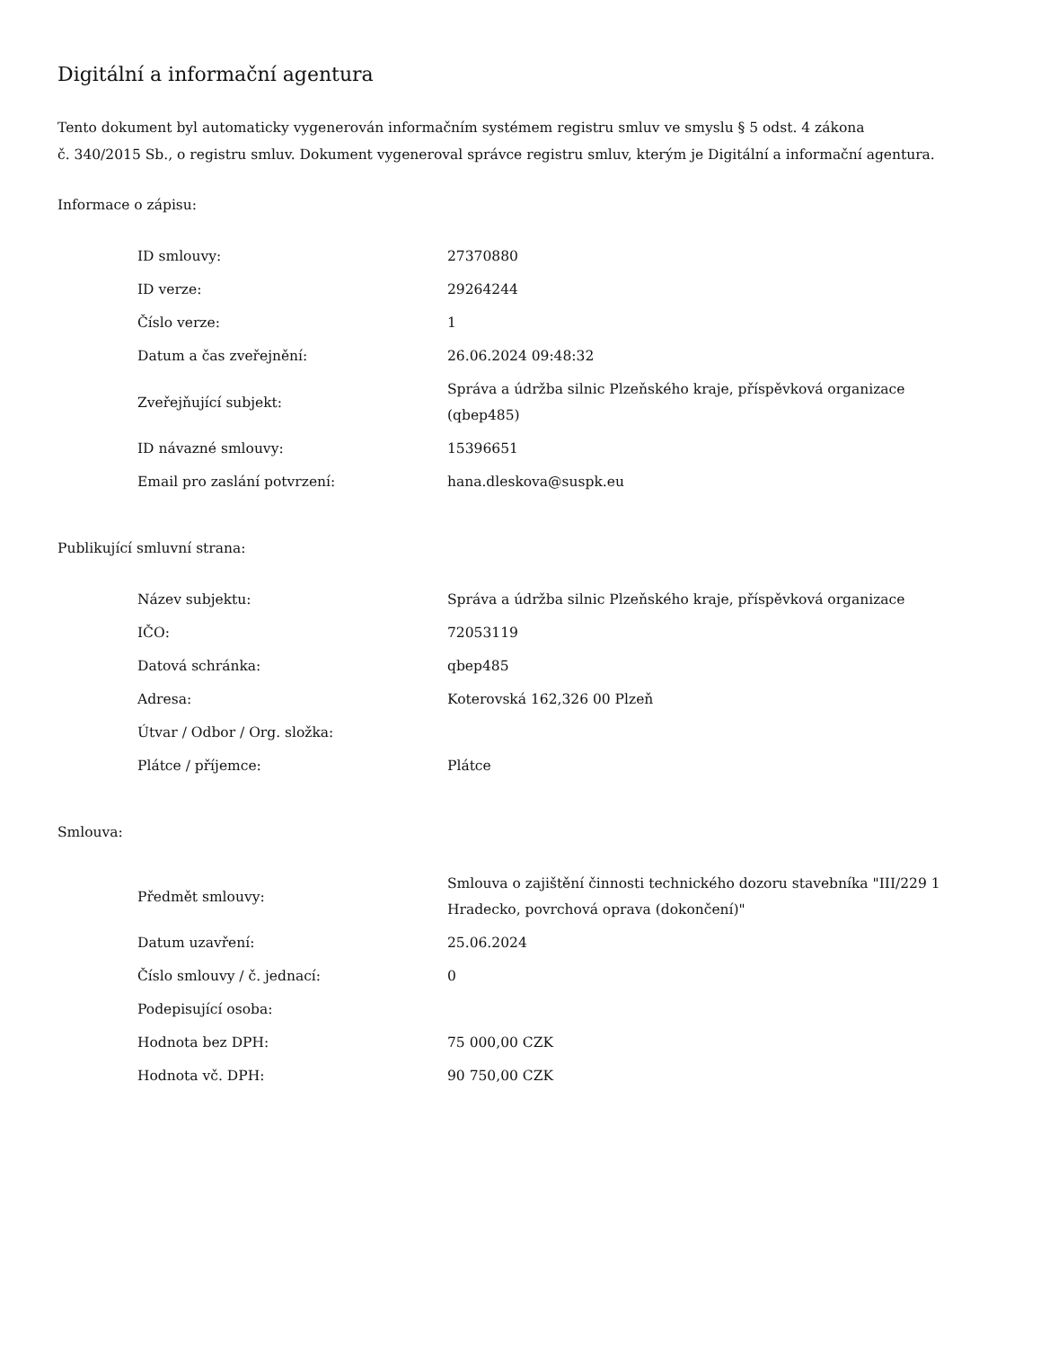Digitální a informační agentura
Tento dokument byl automaticky vygenerován informačním systémem registru smluv ve smyslu § 5 odst. 4 zákona
č. 340/2015 Sb., o registru smluv. Dokument vygeneroval správce registru smluv, kterým je Digitální a informační agentura.
Informace o zápisu:
| ID smlouvy: | 27370880 |
| ID verze: | 29264244 |
| Číslo verze: | 1 |
| Datum a čas zveřejnění: | 26.06.2024 09:48:32 |
| Zveřejňující subjekt: | Správa a údržba silnic Plzeňského kraje, příspěvková organizace (qbep485) |
| ID návazné smlouvy: | 15396651 |
| Email pro zaslání potvrzení: | hana.dleskova@suspk.eu |
Publikující smluvní strana:
| Název subjektu: | Správa a údržba silnic Plzeňského kraje, příspěvková organizace |
| IČO: | 72053119 |
| Datová schránka: | qbep485 |
| Adresa: | Koterovská 162,326 00 Plzeň |
| Útvar / Odbor / Org. složka: | |
| Plátce / příjemce: | Plátce |
Smlouva:
| Předmět smlouvy: | Smlouva o zajištění činnosti technického dozoru stavebníka "III/229 1 Hradecko, povrchová oprava (dokončení)" |
| Datum uzavření: | 25.06.2024 |
| Číslo smlouvy / č. jednací: | 0 |
| Podepisující osoba: | |
| Hodnota bez DPH: | 75 000,00 CZK |
| Hodnota vč. DPH: | 90 750,00 CZK |